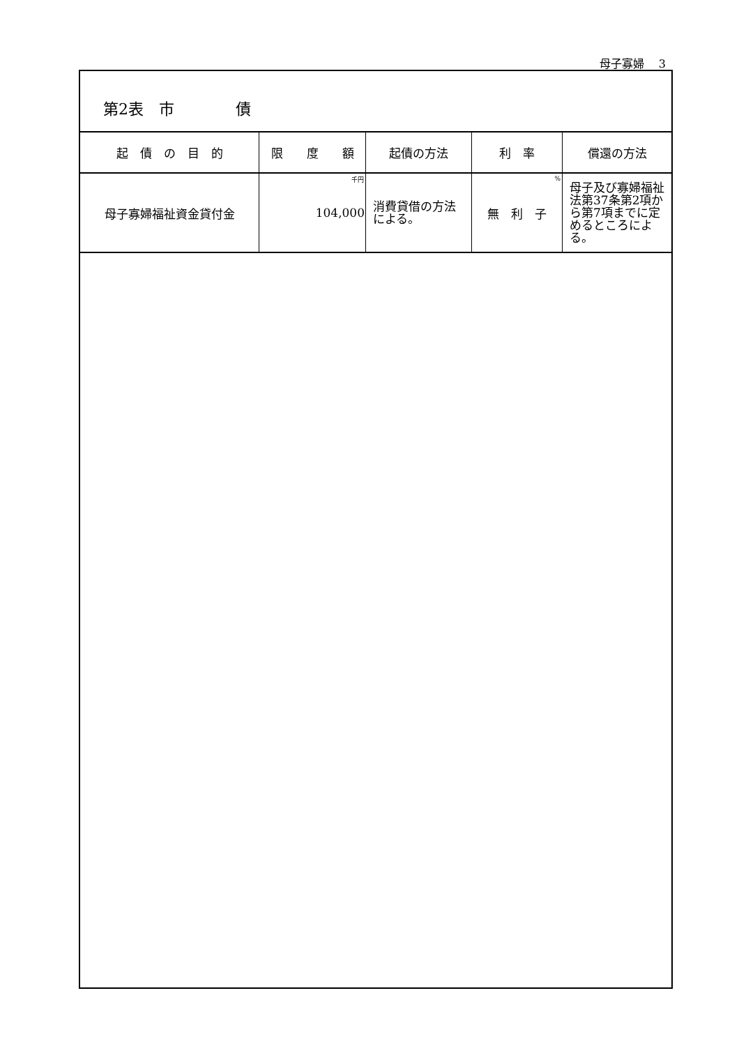母子寡婦　 3
第2表　市　　　　債
| 起 債 の 目 的 | 限 度 額 | 起債の方法 | 利 率 | 償還の方法 |
| --- | --- | --- | --- | --- |
| 母子寡婦福祉資金貸付金 | 千円 104,000 | 消費貸借の方法 による。 | % 無 利 子 | 母子及び寡婦福祉 法第37条第2項か ら第7項までに定 めるところによる。 |